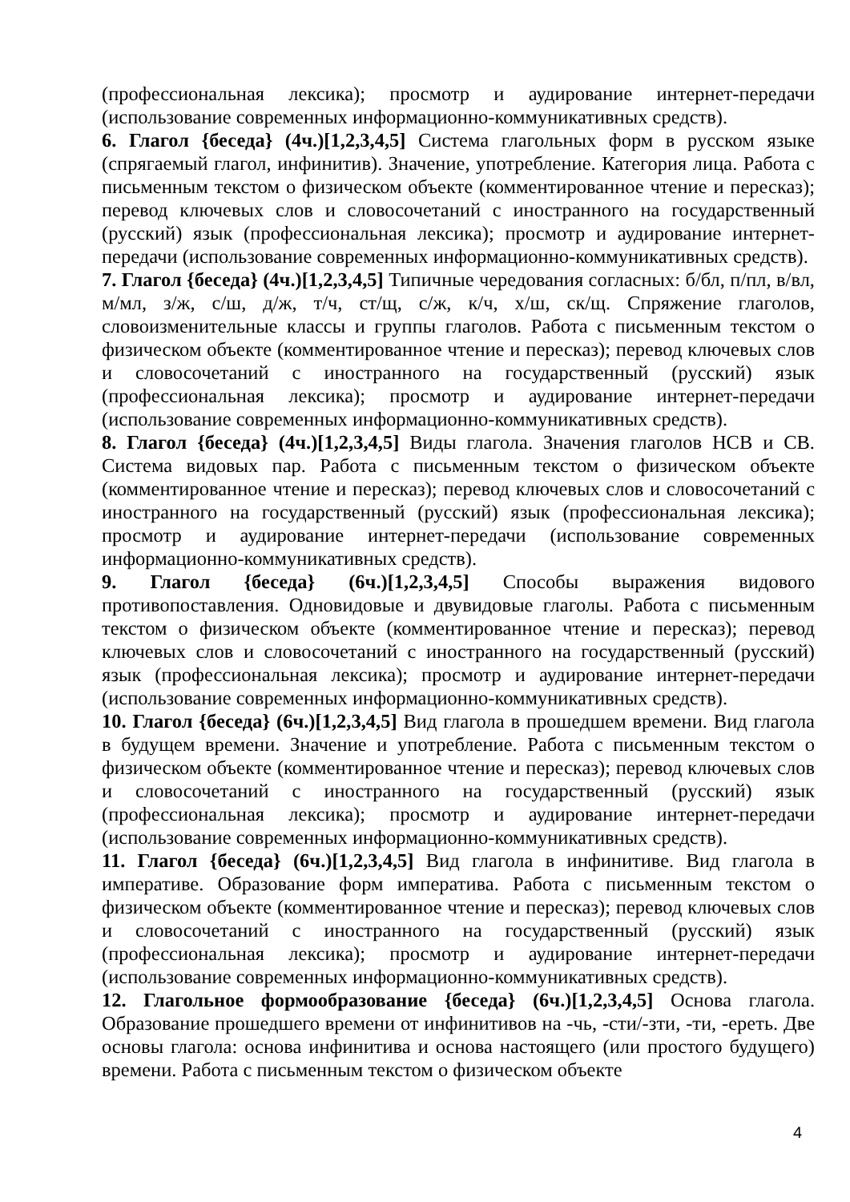(профессиональная лексика); просмотр и аудирование интернет-передачи (использование современных информационно-коммуникативных средств).
6. Глагол {беседа} (4ч.)[1,2,3,4,5] Система глагольных форм в русском языке (спрягаемый глагол, инфинитив). Значение, употребление. Категория лица. Работа с письменным текстом о физическом объекте (комментированное чтение и пересказ); перевод ключевых слов и словосочетаний с иностранного на государственный (русский) язык (профессиональная лексика); просмотр и аудирование интернет-передачи (использование современных информационно-коммуникативных средств).
7. Глагол {беседа} (4ч.)[1,2,3,4,5] Типичные чередования согласных: б/бл, п/пл, в/вл, м/мл, з/ж, с/ш, д/ж, т/ч, ст/щ, с/ж, к/ч, х/ш, ск/щ. Спряжение глаголов, словоизменительные классы и группы глаголов. Работа с письменным текстом о физическом объекте (комментированное чтение и пересказ); перевод ключевых слов и словосочетаний с иностранного на государственный (русский) язык (профессиональная лексика); просмотр и аудирование интернет-передачи (использование современных информационно-коммуникативных средств).
8. Глагол {беседа} (4ч.)[1,2,3,4,5] Виды глагола. Значения глаголов НСВ и СВ. Система видовых пар. Работа с письменным текстом о физическом объекте (комментированное чтение и пересказ); перевод ключевых слов и словосочетаний с иностранного на государственный (русский) язык (профессиональная лексика); просмотр и аудирование интернет-передачи (использование современных информационно-коммуникативных средств).
9. Глагол {беседа} (6ч.)[1,2,3,4,5] Способы выражения видового противопоставления. Одновидовые и двувидовые глаголы. Работа с письменным текстом о физическом объекте (комментированное чтение и пересказ); перевод ключевых слов и словосочетаний с иностранного на государственный (русский) язык (профессиональная лексика); просмотр и аудирование интернет-передачи (использование современных информационно-коммуникативных средств).
10. Глагол {беседа} (6ч.)[1,2,3,4,5] Вид глагола в прошедшем времени. Вид глагола в будущем времени. Значение и употребление. Работа с письменным текстом о физическом объекте (комментированное чтение и пересказ); перевод ключевых слов и словосочетаний с иностранного на государственный (русский) язык (профессиональная лексика); просмотр и аудирование интернет-передачи (использование современных информационно-коммуникативных средств).
11. Глагол {беседа} (6ч.)[1,2,3,4,5] Вид глагола в инфинитиве. Вид глагола в императиве. Образование форм императива. Работа с письменным текстом о физическом объекте (комментированное чтение и пересказ); перевод ключевых слов и словосочетаний с иностранного на государственный (русский) язык (профессиональная лексика); просмотр и аудирование интернет-передачи (использование современных информационно-коммуникативных средств).
12. Глагольное формообразование {беседа} (6ч.)[1,2,3,4,5] Основа глагола. Образование прошедшего времени от инфинитивов на -чь, -сти/-зти, -ти, -ереть. Две основы глагола: основа инфинитива и основа настоящего (или простого будущего) времени. Работа с письменным текстом о физическом объекте
4